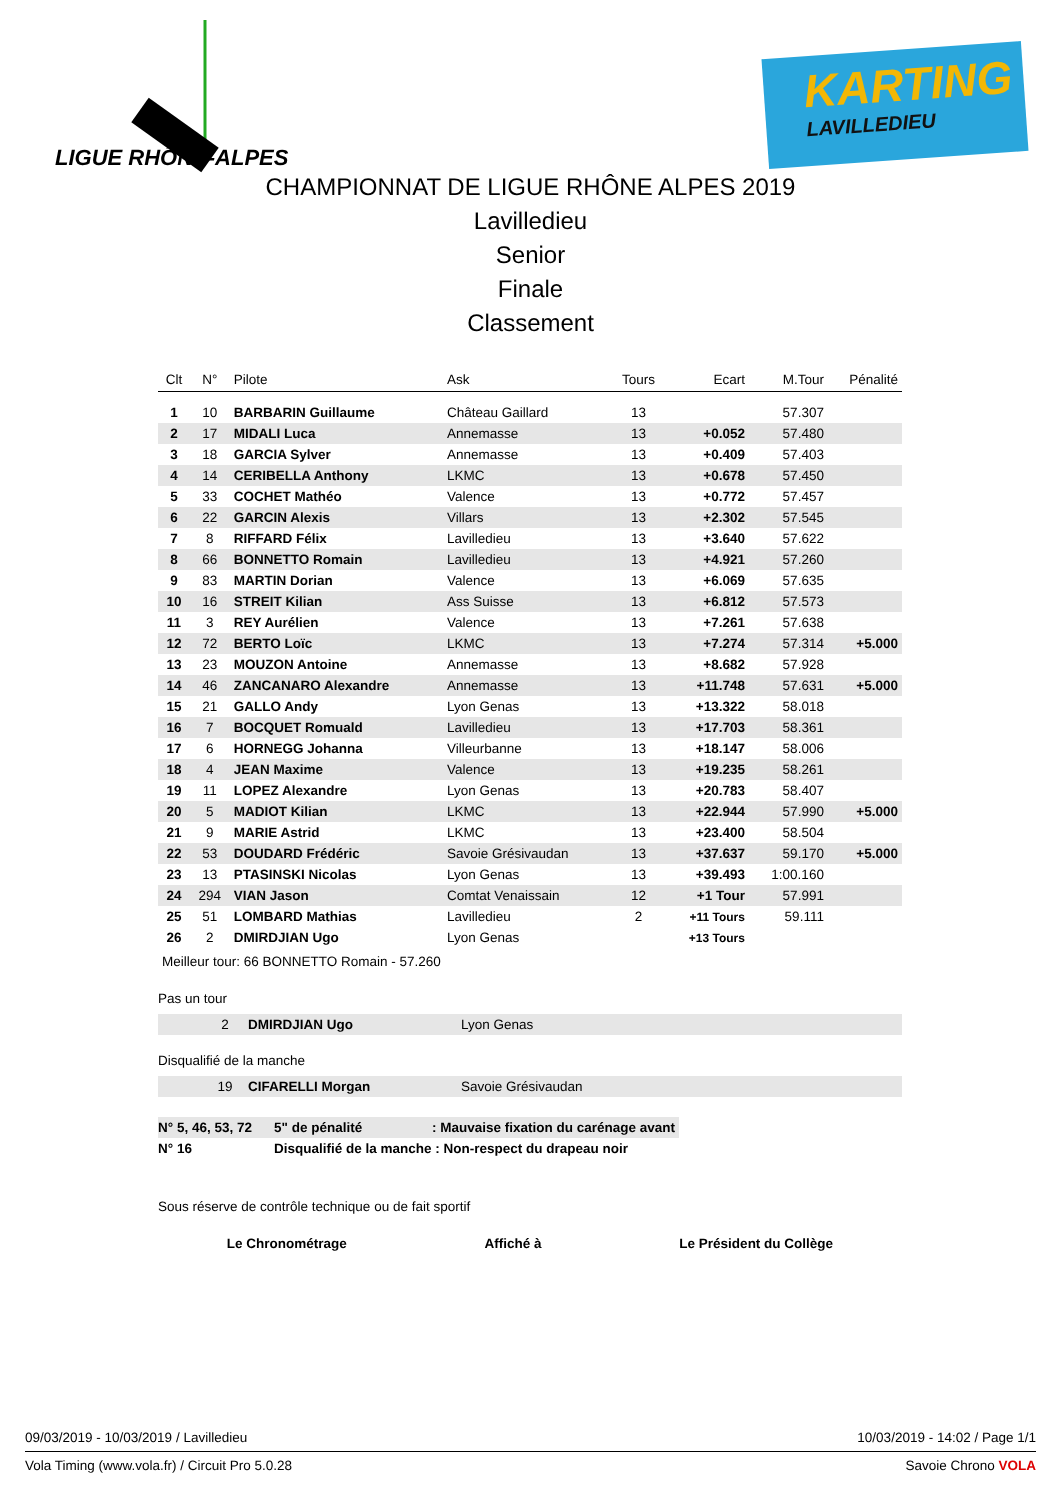LIGUE RHÔNE-ALPES
KARTING
LAVILLEDIEU
CHAMPIONNAT DE LIGUE RHÔNE ALPES 2019
Lavilledieu
Senior
Finale
Classement
| Clt | N° | Pilote | Ask | Tours | Ecart | M.Tour | Pénalité |
| --- | --- | --- | --- | --- | --- | --- | --- |
| 1 | 10 | BARBARIN Guillaume | Château Gaillard | 13 | | 57.307 | |
| 2 | 17 | MIDALI Luca | Annemasse | 13 | +0.052 | 57.480 | |
| 3 | 18 | GARCIA Sylver | Annemasse | 13 | +0.409 | 57.403 | |
| 4 | 14 | CERIBELLA Anthony | LKMC | 13 | +0.678 | 57.450 | |
| 5 | 33 | COCHET Mathéo | Valence | 13 | +0.772 | 57.457 | |
| 6 | 22 | GARCIN Alexis | Villars | 13 | +2.302 | 57.545 | |
| 7 | 8 | RIFFARD Félix | Lavilledieu | 13 | +3.640 | 57.622 | |
| 8 | 66 | BONNETTO Romain | Lavilledieu | 13 | +4.921 | 57.260 | |
| 9 | 83 | MARTIN Dorian | Valence | 13 | +6.069 | 57.635 | |
| 10 | 16 | STREIT Kilian | Ass Suisse | 13 | +6.812 | 57.573 | |
| 11 | 3 | REY Aurélien | Valence | 13 | +7.261 | 57.638 | |
| 12 | 72 | BERTO Loïc | LKMC | 13 | +7.274 | 57.314 | +5.000 |
| 13 | 23 | MOUZON Antoine | Annemasse | 13 | +8.682 | 57.928 | |
| 14 | 46 | ZANCANARO Alexandre | Annemasse | 13 | +11.748 | 57.631 | +5.000 |
| 15 | 21 | GALLO Andy | Lyon Genas | 13 | +13.322 | 58.018 | |
| 16 | 7 | BOCQUET Romuald | Lavilledieu | 13 | +17.703 | 58.361 | |
| 17 | 6 | HORNEGG Johanna | Villeurbanne | 13 | +18.147 | 58.006 | |
| 18 | 4 | JEAN Maxime | Valence | 13 | +19.235 | 58.261 | |
| 19 | 11 | LOPEZ Alexandre | Lyon Genas | 13 | +20.783 | 58.407 | |
| 20 | 5 | MADIOT Kilian | LKMC | 13 | +22.944 | 57.990 | +5.000 |
| 21 | 9 | MARIE Astrid | LKMC | 13 | +23.400 | 58.504 | |
| 22 | 53 | DOUDARD Frédéric | Savoie Grésivaudan | 13 | +37.637 | 59.170 | +5.000 |
| 23 | 13 | PTASINSKI Nicolas | Lyon Genas | 13 | +39.493 | 1:00.160 | |
| 24 | 294 | VIAN Jason | Comtat Venaissain | 12 | +1 Tour | 57.991 | |
| 25 | 51 | LOMBARD Mathias | Lavilledieu | 2 | +11 Tours | 59.111 | |
| 26 | 2 | DMIRDJIAN Ugo | Lyon Genas | | +13 Tours | | |
Meilleur tour: 66 BONNETTO Romain - 57.260
Pas un tour
| | 2 | DMIRDJIAN Ugo | Lyon Genas |
Disqualifié de la manche
| | 19 | CIFARELLI Morgan | Savoie Grésivaudan |
| N° 5, 46, 53, 72 | 5" de pénalité | : Mauvaise fixation du carénage avant |
| N° 16 | Disqualifié de la manche : Non-respect du drapeau noir | |
Sous réserve de contrôle technique ou de fait sportif
Le Chronométrage Affiché à Le Président du Collège
09/03/2019 - 10/03/2019 / Lavilledieu 10/03/2019 - 14:02 / Page 1/1
Vola Timing (www.vola.fr) / Circuit Pro 5.0.28 Savoie Chrono VOLA